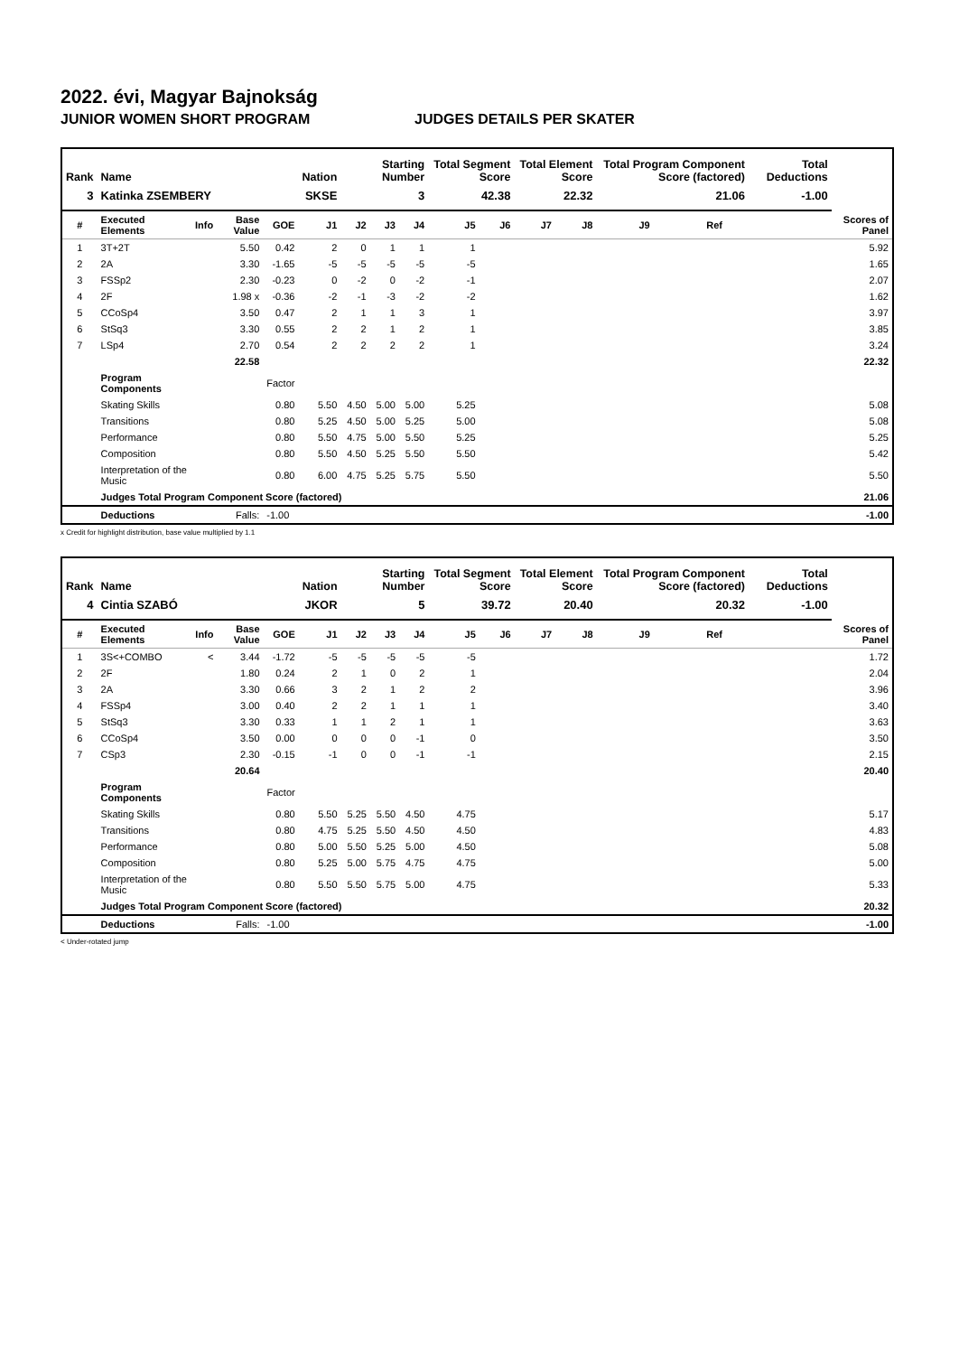2022. évi, Magyar Bajnokság
JUNIOR WOMEN SHORT PROGRAM JUDGES DETAILS PER SKATER
| Rank | Name | | | | Nation | Starting Number | | | Total Segment Score | | Total Element Score | | Total Program Component Score (factored) | | | Total Deductions | |
| --- | --- | --- | --- | --- | --- | --- | --- | --- | --- | --- | --- | --- | --- | --- | --- | --- | --- |
| 3 | Katinka ZSEMBERY | | | | SKSE | 3 | | | 42.38 | | 22.32 | | 21.06 | | | -1.00 | |
| # | Executed Elements | Info | Base Value | GOE | J1 | J2 | J3 | J4 | J5 | J6 | J7 | J8 | J9 | Ref | | | Scores of Panel |
| 1 | 3T+2T | | 5.50 | 0.42 | 2 | 0 | 1 | 1 | 1 | | | | | | | | 5.92 |
| 2 | 2A | | 3.30 | -1.65 | -5 | -5 | -5 | -5 | -5 | | | | | | | | 1.65 |
| 3 | FSSp2 | | 2.30 | -0.23 | 0 | -2 | 0 | -2 | -1 | | | | | | | | 2.07 |
| 4 | 2F | | 1.98 x | -0.36 | -2 | -1 | -3 | -2 | -2 | | | | | | | | 1.62 |
| 5 | CCoSp4 | | 3.50 | 0.47 | 2 | 1 | 1 | 3 | 1 | | | | | | | | 3.97 |
| 6 | StSq3 | | 3.30 | 0.55 | 2 | 2 | 1 | 2 | 1 | | | | | | | | 3.85 |
| 7 | LSp4 | | 2.70 | 0.54 | 2 | 2 | 2 | 2 | 1 | | | | | | | | 3.24 |
| | | | 22.58 | | | | | | | | | | | | | | 22.32 |
| | Program Components | | | Factor | | | | | | | | | | | | | |
| | Skating Skills | | | 0.80 | 5.50 | 4.50 | 5.00 | 5.00 | 5.25 | | | | | | | | 5.08 |
| | Transitions | | | 0.80 | 5.25 | 4.50 | 5.00 | 5.25 | 5.00 | | | | | | | | 5.08 |
| | Performance | | | 0.80 | 5.50 | 4.75 | 5.00 | 5.50 | 5.25 | | | | | | | | 5.25 |
| | Composition | | | 0.80 | 5.50 | 4.50 | 5.25 | 5.50 | 5.50 | | | | | | | | 5.42 |
| | Interpretation of the Music | | | 0.80 | 6.00 | 4.75 | 5.25 | 5.75 | 5.50 | | | | | | | | 5.50 |
| | Judges Total Program Component Score (factored) | | | | | | | | | | | | | | | | 21.06 |
| | Deductions | | Falls: | -1.00 | | | | | | | | | | | | | -1.00 |
x Credit for highlight distribution, base value multiplied by 1.1
| Rank | Name | | | | Nation | Starting Number | | | Total Segment Score | | Total Element Score | | Total Program Component Score (factored) | | | Total Deductions | |
| --- | --- | --- | --- | --- | --- | --- | --- | --- | --- | --- | --- | --- | --- | --- | --- | --- | --- |
| 4 | Cintia SZABÓ | | | | JKOR | 5 | | | 39.72 | | 20.40 | | 20.32 | | | -1.00 | |
| # | Executed Elements | Info | Base Value | GOE | J1 | J2 | J3 | J4 | J5 | J6 | J7 | J8 | J9 | Ref | | | Scores of Panel |
| 1 | 3S<+COMBO | < | 3.44 | -1.72 | -5 | -5 | -5 | -5 | -5 | | | | | | | | 1.72 |
| 2 | 2F | | 1.80 | 0.24 | 2 | 1 | 0 | 2 | 1 | | | | | | | | 2.04 |
| 3 | 2A | | 3.30 | 0.66 | 3 | 2 | 1 | 2 | 2 | | | | | | | | 3.96 |
| 4 | FSSp4 | | 3.00 | 0.40 | 2 | 2 | 1 | 1 | 1 | | | | | | | | 3.40 |
| 5 | StSq3 | | 3.30 | 0.33 | 1 | 1 | 2 | 1 | 1 | | | | | | | | 3.63 |
| 6 | CCoSp4 | | 3.50 | 0.00 | 0 | 0 | 0 | -1 | 0 | | | | | | | | 3.50 |
| 7 | CSp3 | | 2.30 | -0.15 | -1 | 0 | 0 | -1 | -1 | | | | | | | | 2.15 |
| | | | 20.64 | | | | | | | | | | | | | | 20.40 |
| | Program Components | | | Factor | | | | | | | | | | | | | |
| | Skating Skills | | | 0.80 | 5.50 | 5.25 | 5.50 | 4.50 | 4.75 | | | | | | | | 5.17 |
| | Transitions | | | 0.80 | 4.75 | 5.25 | 5.50 | 4.50 | 4.50 | | | | | | | | 4.83 |
| | Performance | | | 0.80 | 5.00 | 5.50 | 5.25 | 5.00 | 4.50 | | | | | | | | 5.08 |
| | Composition | | | 0.80 | 5.25 | 5.00 | 5.75 | 4.75 | 4.75 | | | | | | | | 5.00 |
| | Interpretation of the Music | | | 0.80 | 5.50 | 5.50 | 5.75 | 5.00 | 4.75 | | | | | | | | 5.33 |
| | Judges Total Program Component Score (factored) | | | | | | | | | | | | | | | | 20.32 |
| | Deductions | | Falls: | -1.00 | | | | | | | | | | | | | -1.00 |
< Under-rotated jump